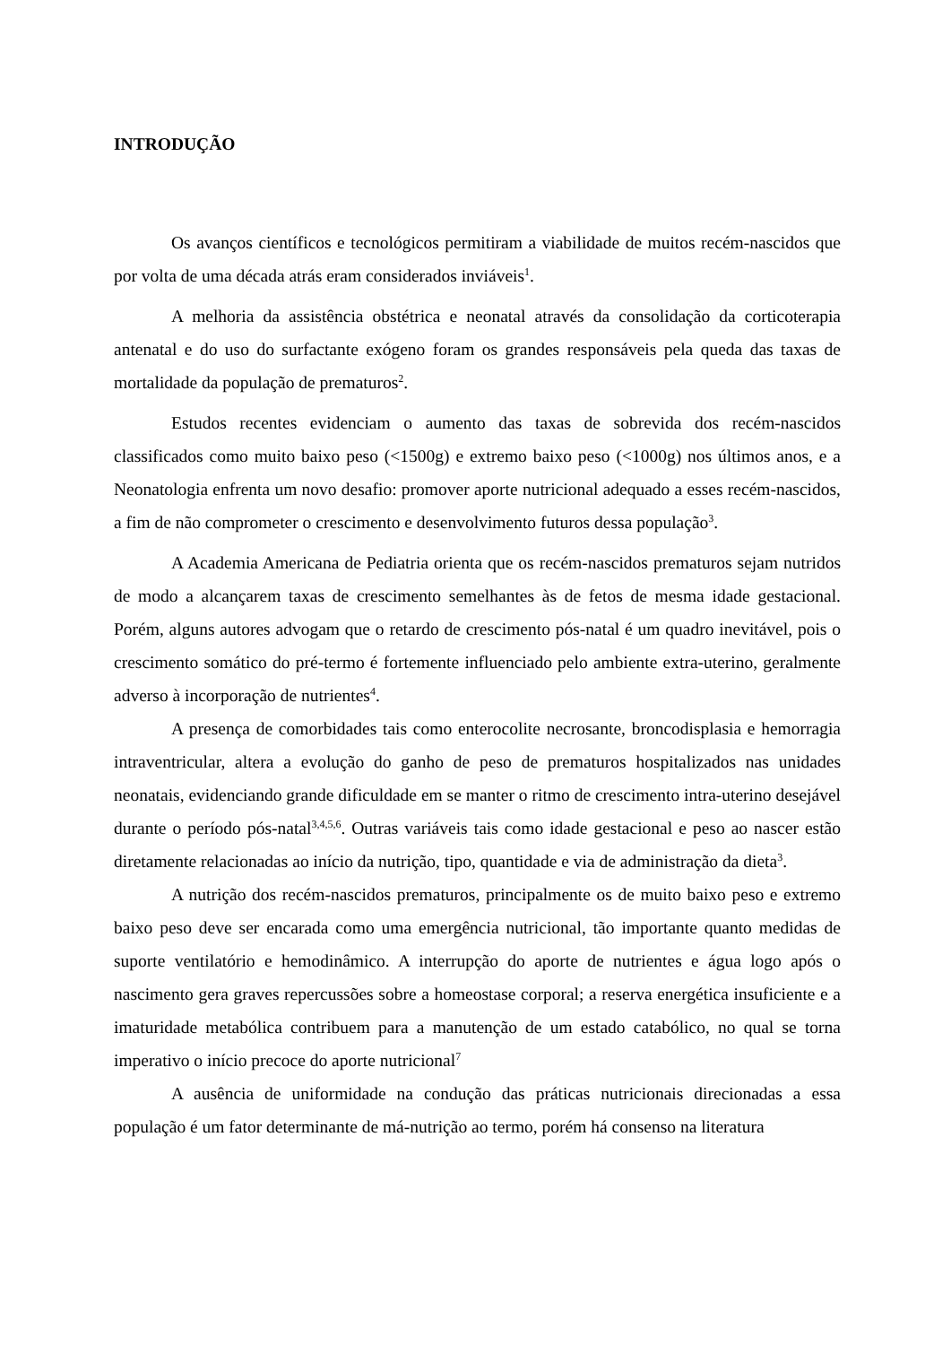INTRODUÇÃO
Os avanços científicos e tecnológicos permitiram a viabilidade de muitos recém-nascidos que por volta de uma década atrás eram considerados inviáveis<sup>1</sup>.
A melhoria da assistência obstétrica e neonatal através da consolidação da corticoterapia antenatal e do uso do surfactante exógeno foram os grandes responsáveis pela queda das taxas de mortalidade da população de prematuros<sup>2</sup>.
Estudos recentes evidenciam o aumento das taxas de sobrevida dos recém-nascidos classificados como muito baixo peso (<1500g) e extremo baixo peso (<1000g) nos últimos anos, e a Neonatologia enfrenta um novo desafio: promover aporte nutricional adequado a esses recém-nascidos, a fim de não comprometer o crescimento e desenvolvimento futuros dessa população<sup>3</sup>.
A Academia Americana de Pediatria orienta que os recém-nascidos prematuros sejam nutridos de modo a alcançarem taxas de crescimento semelhantes às de fetos de mesma idade gestacional. Porém, alguns autores advogam que o retardo de crescimento pós-natal é um quadro inevitável, pois o crescimento somático do pré-termo é fortemente influenciado pelo ambiente extra-uterino, geralmente adverso à incorporação de nutrientes<sup>4</sup>.
A presença de comorbidades tais como enterocolite necrosante, broncodisplasia e hemorragia intraventricular, altera a evolução do ganho de peso de prematuros hospitalizados nas unidades neonatais, evidenciando grande dificuldade em se manter o ritmo de crescimento intra-uterino desejável durante o período pós-natal<sup>3,4,5,6</sup>. Outras variáveis tais como idade gestacional e peso ao nascer estão diretamente relacionadas ao início da nutrição, tipo, quantidade e via de administração da dieta<sup>3</sup>.
A nutrição dos recém-nascidos prematuros, principalmente os de muito baixo peso e extremo baixo peso deve ser encarada como uma emergência nutricional, tão importante quanto medidas de suporte ventilatório e hemodinâmico. A interrupção do aporte de nutrientes e água logo após o nascimento gera graves repercussões sobre a homeostase corporal; a reserva energética insuficiente e a imaturidade metabólica contribuem para a manutenção de um estado catabólico, no qual se torna imperativo o início precoce do aporte nutricional<sup>7</sup>
A ausência de uniformidade na condução das práticas nutricionais direcionadas a essa população é um fator determinante de má-nutrição ao termo, porém há consenso na literatura